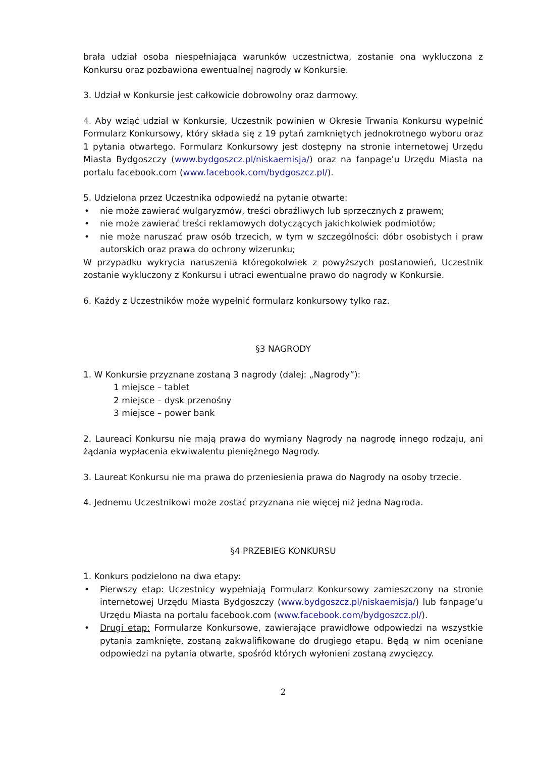brała udział osoba niespełniająca warunków uczestnictwa, zostanie ona wykluczona z Konkursu oraz pozbawiona ewentualnej nagrody w Konkursie.
3. Udział w Konkursie jest całkowicie dobrowolny oraz darmowy.
4. Aby wziąć udział w Konkursie, Uczestnik powinien w Okresie Trwania Konkursu wypełnić Formularz Konkursowy, który składa się z 19 pytań zamkniętych jednokrotnego wyboru oraz 1 pytania otwartego. Formularz Konkursowy jest dostępny na stronie internetowej Urzędu Miasta Bydgoszczy (www.bydgoszcz.pl/niskaemisja/) oraz na fanpage’u Urzędu Miasta na portalu facebook.com (www.facebook.com/bydgoszcz.pl/).
5. Udzielona przez Uczestnika odpowiedź na pytanie otwarte:
• nie może zawierać wulgaryzmów, treści obraźliwych lub sprzecznych z prawem;
• nie może zawierać treści reklamowych dotyczących jakichkolwiek podmiotów;
• nie może naruszać praw osób trzecich, w tym w szczególności: dóbr osobistych i praw autorskich oraz prawa do ochrony wizerunku;
W przypadku wykrycia naruszenia któregokolwiek z powyższych postanowień, Uczestnik zostanie wykluczony z Konkursu i utraci ewentualne prawo do nagrody w Konkursie.
6. Każdy z Uczestników może wypełnić formularz konkursowy tylko raz.
§3 NAGRODY
1. W Konkursie przyznane zostaną 3 nagrody (dalej: „Nagrody”):
1 miejsce – tablet
2 miejsce – dysk przenośny
3 miejsce – power bank
2. Laureaci Konkursu nie mają prawa do wymiany Nagrody na nagrodę innego rodzaju, ani żądania wypłacenia ekwiwalentu pieniężnego Nagrody.
3. Laureat Konkursu nie ma prawa do przeniesienia prawa do Nagrody na osoby trzecie.
4. Jednemu Uczestnikowi może zostać przyznana nie więcej niż jedna Nagroda.
§4 PRZEBIEG KONKURSU
1. Konkurs podzielono na dwa etapy:
• Pierwszy etap: Uczestnicy wypełniają Formularz Konkursowy zamieszczony na stronie internetowej Urzędu Miasta Bydgoszczy (www.bydgoszcz.pl/niskaemisja/) lub fanpage’u Urzędu Miasta na portalu facebook.com (www.facebook.com/bydgoszcz.pl/).
• Drugi etap: Formularze Konkursowe, zawierające prawidłowe odpowiedzi na wszystkie pytania zamknięte, zostaną zakwalifikowane do drugiego etapu. Będą w nim oceniane odpowiedzi na pytania otwarte, spośród których wyłonieni zostaną zwycięzcy.
2